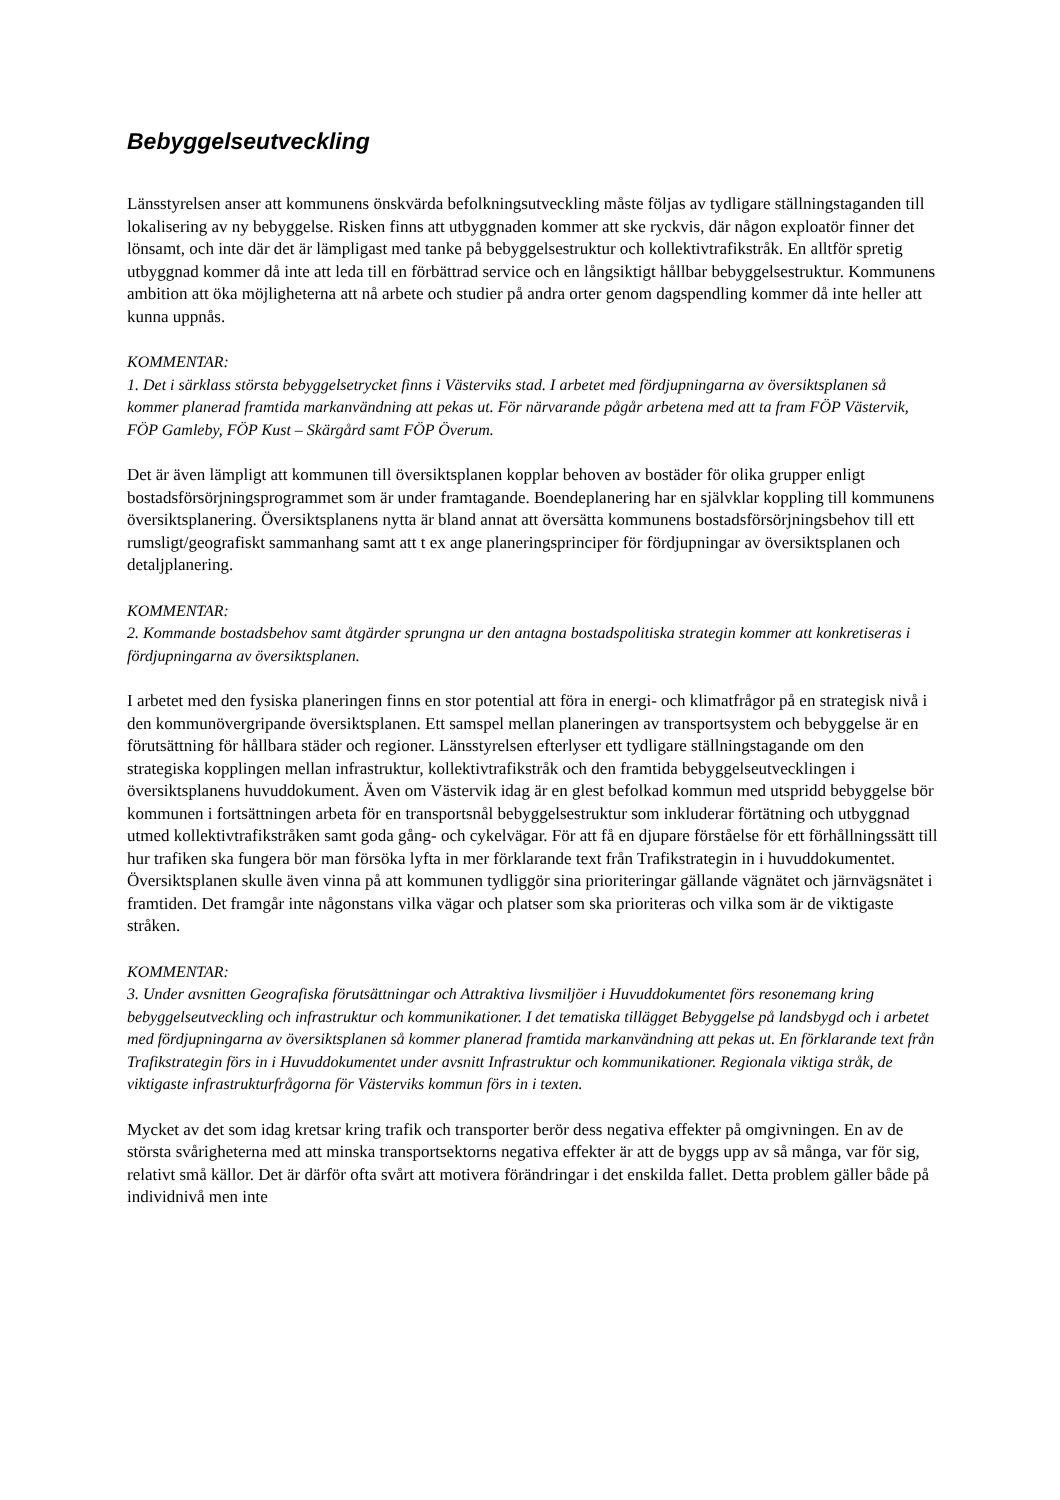Bebyggelseutveckling
Länsstyrelsen anser att kommunens önskvärda befolkningsutveckling måste följas av tydligare ställningstaganden till lokalisering av ny bebyggelse. Risken finns att utbyggnaden kommer att ske ryckvis, där någon exploatör finner det lönsamt, och inte där det är lämpligast med tanke på bebyggelsestruktur och kollektivtrafikstråk. En alltför spretig utbyggnad kommer då inte att leda till en förbättrad service och en långsiktigt hållbar bebyggelsestruktur. Kommunens ambition att öka möjligheterna att nå arbete och studier på andra orter genom dagspendling kommer då inte heller att kunna uppnås.
KOMMENTAR:
1. Det i särklass största bebyggelsetrycket finns i Västerviks stad. I arbetet med fördjupningarna av översiktsplanen så kommer planerad framtida markanvändning att pekas ut. För närvarande pågår arbetena med att ta fram FÖP Västervik, FÖP Gamleby, FÖP Kust – Skärgård samt FÖP Överum.
Det är även lämpligt att kommunen till översiktsplanen kopplar behoven av bostäder för olika grupper enligt bostadsförsörjningsprogrammet som är under framtagande. Boendeplanering har en självklar koppling till kommunens översiktsplanering. Översiktsplanens nytta är bland annat att översätta kommunens bostadsförsörjningsbehov till ett rumsligt/geografiskt sammanhang samt att t ex ange planeringsprinciper för fördjupningar av översiktsplanen och detaljplanering.
KOMMENTAR:
2. Kommande bostadsbehov samt åtgärder sprungna ur den antagna bostadspolitiska strategin kommer att konkretiseras i fördjupningarna av översiktsplanen.
I arbetet med den fysiska planeringen finns en stor potential att föra in energi- och klimatfrågor på en strategisk nivå i den kommunövergripande översiktsplanen. Ett samspel mellan planeringen av transportsystem och bebyggelse är en förutsättning för hållbara städer och regioner. Länsstyrelsen efterlyser ett tydligare ställningstagande om den strategiska kopplingen mellan infrastruktur, kollektivtrafikstråk och den framtida bebyggelseutvecklingen i översiktsplanens huvuddokument. Även om Västervik idag är en glest befolkad kommun med utspridd bebyggelse bör kommunen i fortsättningen arbeta för en transportsnål bebyggelsestruktur som inkluderar förtätning och utbyggnad utmed kollektivtrafikstråken samt goda gång- och cykelvägar. För att få en djupare förståelse för ett förhållningssätt till hur trafiken ska fungera bör man försöka lyfta in mer förklarande text från Trafikstrategin in i huvuddokumentet. Översiktsplanen skulle även vinna på att kommunen tydliggör sina prioriteringar gällande vägnätet och järnvägsnätet i framtiden. Det framgår inte någonstans vilka vägar och platser som ska prioriteras och vilka som är de viktigaste stråken.
KOMMENTAR:
3. Under avsnitten Geografiska förutsättningar och Attraktiva livsmiljöer i Huvuddokumentet förs resonemang kring bebyggelseutveckling och infrastruktur och kommunikationer. I det tematiska tillägget Bebyggelse på landsbygd och i arbetet med fördjupningarna av översiktsplanen så kommer planerad framtida markanvändning att pekas ut. En förklarande text från Trafikstrategin förs in i Huvuddokumentet under avsnitt Infrastruktur och kommunikationer. Regionala viktiga stråk, de viktigaste infrastrukturfrågorna för Västerviks kommun förs in i texten.
Mycket av det som idag kretsar kring trafik och transporter berör dess negativa effekter på omgivningen. En av de största svårigheterna med att minska transportsektorns negativa effekter är att de byggs upp av så många, var för sig, relativt små källor. Det är därför ofta svårt att motivera förändringar i det enskilda fallet. Detta problem gäller både på individnivå men inte